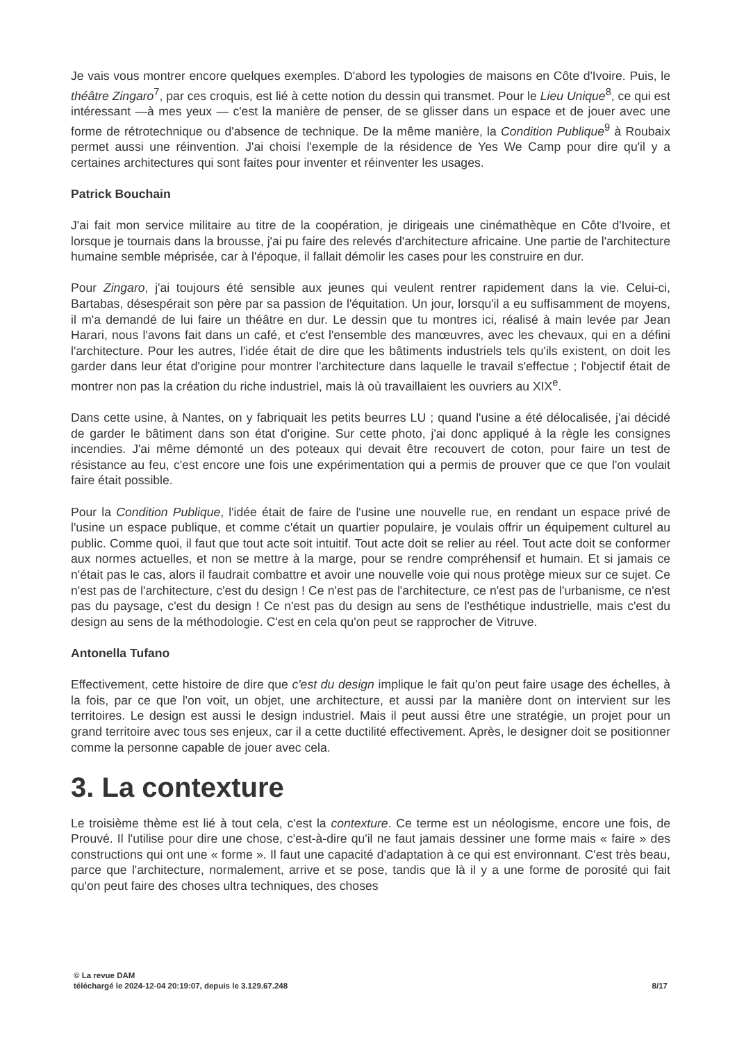Je vais vous montrer encore quelques exemples. D'abord les typologies de maisons en Côte d'Ivoire. Puis, le théâtre Zingaro<sup>7</sup>, par ces croquis, est lié à cette notion du dessin qui transmet. Pour le Lieu Unique<sup>8</sup>, ce qui est intéressant —à mes yeux — c'est la manière de penser, de se glisser dans un espace et de jouer avec une forme de rétrotechnique ou d'absence de technique. De la même manière, la Condition Publique<sup>9</sup> à Roubaix permet aussi une réinvention. J'ai choisi l'exemple de la résidence de Yes We Camp pour dire qu'il y a certaines architectures qui sont faites pour inventer et réinventer les usages.
Patrick Bouchain
J'ai fait mon service militaire au titre de la coopération, je dirigeais une cinémathèque en Côte d'Ivoire, et lorsque je tournais dans la brousse, j'ai pu faire des relevés d'architecture africaine. Une partie de l'architecture humaine semble méprisée, car à l'époque, il fallait démolir les cases pour les construire en dur.
Pour Zingaro, j'ai toujours été sensible aux jeunes qui veulent rentrer rapidement dans la vie. Celui-ci, Bartabas, désespérait son père par sa passion de l'équitation. Un jour, lorsqu'il a eu suffisamment de moyens, il m'a demandé de lui faire un théâtre en dur. Le dessin que tu montres ici, réalisé à main levée par Jean Harari, nous l'avons fait dans un café, et c'est l'ensemble des manœuvres, avec les chevaux, qui en a défini l'architecture. Pour les autres, l'idée était de dire que les bâtiments industriels tels qu'ils existent, on doit les garder dans leur état d'origine pour montrer l'architecture dans laquelle le travail s'effectue ; l'objectif était de montrer non pas la création du riche industriel, mais là où travaillaient les ouvriers au XIX<sup>e</sup>.
Dans cette usine, à Nantes, on y fabriquait les petits beurres LU ; quand l'usine a été délocalisée, j'ai décidé de garder le bâtiment dans son état d'origine. Sur cette photo, j'ai donc appliqué à la règle les consignes incendies. J'ai même démonté un des poteaux qui devait être recouvert de coton, pour faire un test de résistance au feu, c'est encore une fois une expérimentation qui a permis de prouver que ce que l'on voulait faire était possible.
Pour la Condition Publique, l'idée était de faire de l'usine une nouvelle rue, en rendant un espace privé de l'usine un espace publique, et comme c'était un quartier populaire, je voulais offrir un équipement culturel au public. Comme quoi, il faut que tout acte soit intuitif. Tout acte doit se relier au réel. Tout acte doit se conformer aux normes actuelles, et non se mettre à la marge, pour se rendre compréhensif et humain. Et si jamais ce n'était pas le cas, alors il faudrait combattre et avoir une nouvelle voie qui nous protège mieux sur ce sujet. Ce n'est pas de l'architecture, c'est du design ! Ce n'est pas de l'architecture, ce n'est pas de l'urbanisme, ce n'est pas du paysage, c'est du design ! Ce n'est pas du design au sens de l'esthétique industrielle, mais c'est du design au sens de la méthodologie. C'est en cela qu'on peut se rapprocher de Vitruve.
Antonella Tufano
Effectivement, cette histoire de dire que c'est du design implique le fait qu'on peut faire usage des échelles, à la fois, par ce que l'on voit, un objet, une architecture, et aussi par la manière dont on intervient sur les territoires. Le design est aussi le design industriel. Mais il peut aussi être une stratégie, un projet pour un grand territoire avec tous ses enjeux, car il a cette ductilité effectivement. Après, le designer doit se positionner comme la personne capable de jouer avec cela.
3. La contexture
Le troisième thème est lié à tout cela, c'est la contexture. Ce terme est un néologisme, encore une fois, de Prouvé. Il l'utilise pour dire une chose, c'est-à-dire qu'il ne faut jamais dessiner une forme mais « faire » des constructions qui ont une « forme ». Il faut une capacité d'adaptation à ce qui est environnant. C'est très beau, parce que l'architecture, normalement, arrive et se pose, tandis que là il y a une forme de porosité qui fait qu'on peut faire des choses ultra techniques, des choses
© La revue DAM
téléchargé le 2024-12-04 20:19:07, depuis le 3.129.67.248 8/17